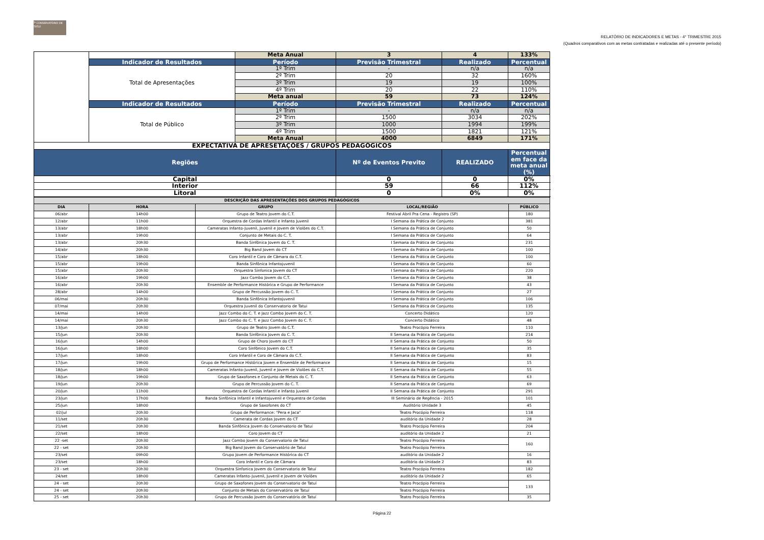𝄢 CONSERVATÓRIO DE TATUÍ
RELATÓRIO DE INDICADORES E METAS - 4° TRIMESTRE 2015
(Quadros comparativos com as metas contratadas e realizadas até o presente período)
| | | Meta Anual | 3 | 4 | 133% |
| | Indicador de Resultados | Período | Previsão Trimestral | Realizado | Percentual |
| | Total de Apresentações | 1º Trim | - | n/a | n/a |
| | | 2º Trim | 20 | 32 | 160% |
| | | 3º Trim | 19 | 19 | 100% |
| | | 4º Trim | 20 | 22 | 110% |
| | | Meta anual | 59 | 73 | 124% |
| | Indicador de Resultados | Período | Previsão Trimestral | Realizado | Percentual |
| | Total de Público | 1º Trim | - | n/a | n/a |
| | | 2º Trim | 1500 | 3034 | 202% |
| | | 3º Trim | 1000 | 1994 | 199% |
| | | 4º Trim | 1500 | 1821 | 121% |
| | | Meta Anual | 4000 | 6849 | 171% |
| EXPECTATIVA DE APRESETAÇÕES / GRUPOS PEDAGÓGICOS | | | | | |
| Regiões | | | Nº de Eventos Previto | REALIZADO | Percentual em face da meta anual (%) |
| Capital | | | 0 | 0 | 0% |
| Interior | | | 59 | 66 | 112% |
| Litoral | | | 0 | 0% | 0% |
| DESCRIÇÃO DAS APRESENTAÇÕES DOS GRUPOS PEDAGÓGICOS | | | | |
| --- | --- | --- | --- | --- |
| DIA | HORA | GRUPO | LOCAL/REGIÃO | PÚBLICO |
| 06/abr | 14h00 | Grupo de Teatro Jovem do C.T. | Festival Abril Pra Cena - Registro (SP) | 180 |
| 12/abr | 11h00 | Orquestra de Cordas Infantil e Infanto Juvenil | I Semana da Prática de Conjunto | 381 |
| 13/abr | 18h00 | Cameratas Infanto-Juvenil, Juvenil e Jovem de Violões do C.T. | I Semana da Prática de Conjunto | 50 |
| 13/abr | 19h00 | Conjunto de Metais do C. T. | I Semana da Prática de Conjunto | 64 |
| 13/abr | 20h30 | Banda Sinfônica Jovem do C. T. | I Semana da Prática de Conjunto | 231 |
| 14/abr | 20h30 | Big Band Jovem do CT | I Semana da Prática de Conjunto | 100 |
| 15/abr | 18h00 | Coro Infantil e Coro de Câmara do C.T. | I Semana da Prática de Conjunto | 100 |
| 15/abr | 19h00 | Banda Sinfônica Infantojuvenil | I Semana da Prática de Conjunto | 60 |
| 15/abr | 20h30 | Orquestra Sinfonica Jovem do CT | I Semana da Prática de Conjunto | 220 |
| 16/abr | 19h00 | Jazz Combo Jovem do C.T. | I Semana da Prática de Conjunto | 38 |
| 16/abr | 20h30 | Ensemble de Performance Histórica e Grupo de Performance | I Semana da Prática de Conjunto | 43 |
| 28/abr | 14h00 | Grupo de Percussão Jovem do C. T. | I Semana da Prática de Conjunto | 27 |
| 06/mai | 20h30 | Banda Sinfônica Infantojuvenil | I Semana da Prática de Conjunto | 106 |
| 07/mai | 20h30 | Orquestra Juvenil do Conservatorio de Tatui | I Semana da Prática de Conjunto | 135 |
| 14/mai | 14h00 | Jazz Combo do C. T. e Jazz Combo Jovem do C. T. | Concerto Didático | 120 |
| 14/mai | 20h30 | Jazz Combo do C. T. e Jazz Combo Jovem do C. T. | Concerto Didático | 48 |
| 13/jun | 20h30 | Grupo de Teatro Jovem do C.T. | Teatro Procópio Ferreira | 110 |
| 15/jun | 20h30 | Banda Sinfônica Jovem do C. T. | II Semana da Prática de Conjunto | 214 |
| 16/jun | 14h00 | Grupo de Choro Jovem do CT | II Semana da Prática de Conjunto | 50 |
| 16/jun | 18h00 | Coro Sinfônico Jovem do C.T. | II Semana da Prática de Conjunto | 35 |
| 17/jun | 18h00 | Coro Infantil e Coro de Câmara do C.T. | II Semana da Prática de Conjunto | 83 |
| 17/jun | 19h00 | Grupo de Performance Histórica Jovem e Ensemble de Performance | II Semana da Prática de Conjunto | 15 |
| 18/jun | 18h00 | Cameratas Infanto-Juvenil, Juvenil e Jovem de Violões do C.T. | II Semana da Prática de Conjunto | 55 |
| 18/jun | 19h00 | Grupo de Saxofones e Conjunto de Metais do C. T. | II Semana da Prática de Conjunto | 63 |
| 19/jun | 20h30 | Grupo de Percussão Jovem do C. T. | II Semana da Prática de Conjunto | 69 |
| 20/jun | 11h00 | Orquestra de Cordas Infantil e Infanto Juvenil | II Semana da Prática de Conjunto | 291 |
| 23/jun | 17h00 | Banda Sinfônica Infantil e Infantojuvenil e Orquestra de Cordas | III Seminário de Regência - 2015 | 101 |
| 25/jun | 18h00 | Grupo de Saxofones do CT | Auditório Unidade 3 | 45 |
| 02/jul | 20h30 | Grupo de Performance: "Pera e Jaca" | Teatro Procópio Ferreira | 118 |
| 11/set | 20h30 | Camerata de Cordas Jovem do CT | auditório da Unidade 2 | 28 |
| 21/set | 20h30 | Banda Sinfônica Jovem do Conservatorio de Tatuí | Teatro Procópio Ferreira | 204 |
| 22/set | 18h00 | Coro Jovem do CT | auditório da Unidade 2 | 21 |
| 22 -set | 20h30 | Jazz Combo Jovem do Conservatorio de Tatuí | Teatro Procópio Ferreira | 160 |
| 22 - set | 20h30 | Big Band Jovem do Conservatório de Tatuí | Teatro Procópio Ferreira | |
| 23/set | 09h00 | Grupo Jovem de Performance Histórica do CT | auditório da Unidade 2 | 16 |
| 23/set | 18h00 | Coro Infantil e Coro de Câmara | auditório da Unidade 2 | 83 |
| 23 - set | 20h30 | Orquestra Sinfonica Jovem do Conservatorio de Tatuí | Teatro Procópio Ferreira | 182 |
| 24/set | 18h00 | Cameratas Infanto-Juvenil, Juvenil e Jovem de Violões | auditório da Unidade 2 | 65 |
| 24 - set | 20h30 | Grupo de Saxofones Jovem do Conservatorio de Tatuí | Teatro Procópio Ferreira | 133 |
| 24 - set | 20h30 | Conjunto de Metais do Conservatório de Tatuí | Teatro Procópio Ferreira | |
| 25 - set | 20h30 | Grupo de Percussão Jovem do Conservatório de Tatuí | Teatro Procópio Ferreira | 35 |
Página 22